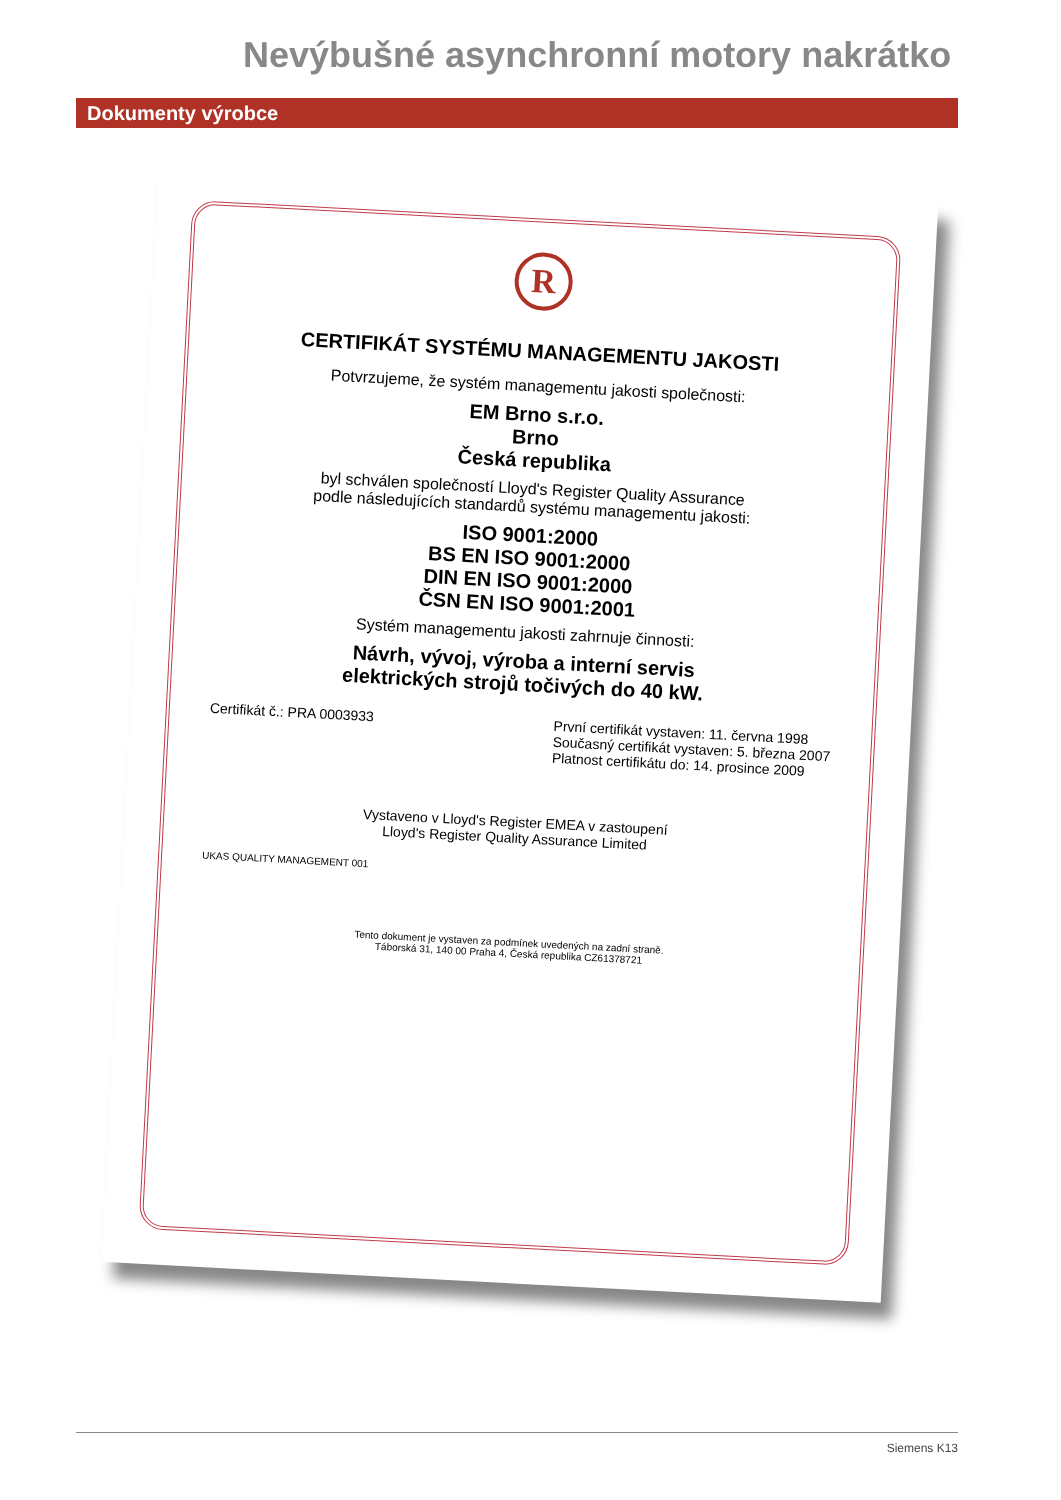Nevýbušné asynchronní motory nakrátko
Dokumenty výrobce
R
CERTIFIKÁT SYSTÉMU MANAGEMENTU JAKOSTI
Potvrzujeme, že systém managementu jakosti společnosti:
EM Brno s.r.o.
Brno
Česká republika
byl schválen společností Lloyd's Register Quality Assurance
podle následujících standardů systému managementu jakosti:
ISO 9001:2000
BS EN ISO 9001:2000
DIN EN ISO 9001:2000
ČSN EN ISO 9001:2001
Systém managementu jakosti zahrnuje činnosti:
Návrh, vývoj, výroba a interní servis
elektrických strojů točivých do 40 kW.
Certifikát č.: PRA 0003933
První certifikát vystaven: 11. června 1998
Současný certifikát vystaven: 5. března 2007
Platnost certifikátu do: 14. prosince 2009
Vystaveno v Lloyd's Register EMEA v zastoupení
Lloyd's Register Quality Assurance Limited
UKAS QUALITY MANAGEMENT 001
Tento dokument je vystaven za podmínek uvedených na zadní straně.
Táborská 31, 140 00 Praha 4, Česká republika CZ61378721
Siemens K13